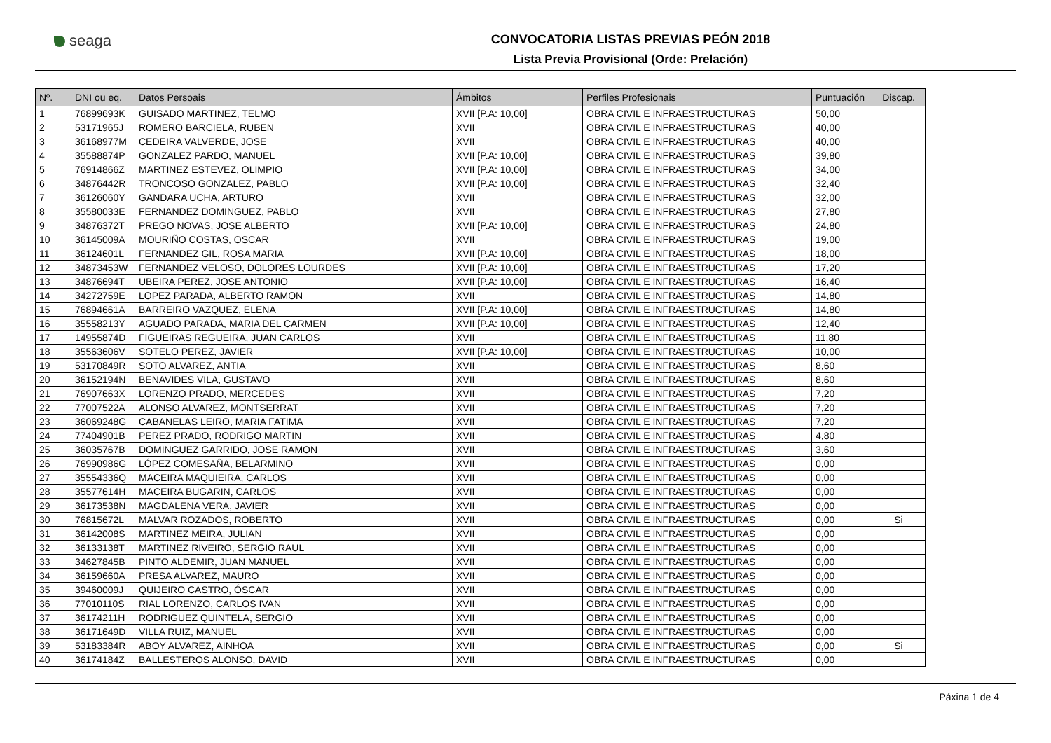seaga
CONVOCATORIA LISTAS PREVIAS PEÓN 2018
Lista Previa Provisional (Orde: Prelación)
| Nº. | DNI ou eq. | Datos Persoais | Ámbitos | Perfiles Profesionais | Puntuación | Discap. |
| --- | --- | --- | --- | --- | --- | --- |
| 1 | 76899693K | GUISADO MARTINEZ, TELMO | XVII [P.A: 10,00] | OBRA CIVIL E INFRAESTRUCTURAS | 50,00 | |
| 2 | 53171965J | ROMERO BARCIELA, RUBEN | XVII | OBRA CIVIL E INFRAESTRUCTURAS | 40,00 | |
| 3 | 36168977M | CEDEIRA VALVERDE, JOSE | XVII | OBRA CIVIL E INFRAESTRUCTURAS | 40,00 | |
| 4 | 35588874P | GONZALEZ PARDO, MANUEL | XVII [P.A: 10,00] | OBRA CIVIL E INFRAESTRUCTURAS | 39,80 | |
| 5 | 76914866Z | MARTINEZ ESTEVEZ, OLIMPIO | XVII [P.A: 10,00] | OBRA CIVIL E INFRAESTRUCTURAS | 34,00 | |
| 6 | 34876442R | TRONCOSO GONZALEZ, PABLO | XVII [P.A: 10,00] | OBRA CIVIL E INFRAESTRUCTURAS | 32,40 | |
| 7 | 36126060Y | GANDARA UCHA, ARTURO | XVII | OBRA CIVIL E INFRAESTRUCTURAS | 32,00 | |
| 8 | 35580033E | FERNANDEZ DOMINGUEZ, PABLO | XVII | OBRA CIVIL E INFRAESTRUCTURAS | 27,80 | |
| 9 | 34876372T | PREGO NOVAS, JOSE ALBERTO | XVII [P.A: 10,00] | OBRA CIVIL E INFRAESTRUCTURAS | 24,80 | |
| 10 | 36145009A | MOURIÑO COSTAS, OSCAR | XVII | OBRA CIVIL E INFRAESTRUCTURAS | 19,00 | |
| 11 | 36124601L | FERNANDEZ GIL, ROSA MARIA | XVII [P.A: 10,00] | OBRA CIVIL E INFRAESTRUCTURAS | 18,00 | |
| 12 | 34873453W | FERNANDEZ VELOSO, DOLORES LOURDES | XVII [P.A: 10,00] | OBRA CIVIL E INFRAESTRUCTURAS | 17,20 | |
| 13 | 34876694T | UBEIRA PEREZ, JOSE ANTONIO | XVII [P.A: 10,00] | OBRA CIVIL E INFRAESTRUCTURAS | 16,40 | |
| 14 | 34272759E | LOPEZ PARADA, ALBERTO RAMON | XVII | OBRA CIVIL E INFRAESTRUCTURAS | 14,80 | |
| 15 | 76894661A | BARREIRO VAZQUEZ, ELENA | XVII [P.A: 10,00] | OBRA CIVIL E INFRAESTRUCTURAS | 14,80 | |
| 16 | 35558213Y | AGUADO PARADA, MARIA DEL CARMEN | XVII [P.A: 10,00] | OBRA CIVIL E INFRAESTRUCTURAS | 12,40 | |
| 17 | 14955874D | FIGUEIRAS REGUEIRA, JUAN CARLOS | XVII | OBRA CIVIL E INFRAESTRUCTURAS | 11,80 | |
| 18 | 35563606V | SOTELO PEREZ, JAVIER | XVII [P.A: 10,00] | OBRA CIVIL E INFRAESTRUCTURAS | 10,00 | |
| 19 | 53170849R | SOTO ALVAREZ, ANTIA | XVII | OBRA CIVIL E INFRAESTRUCTURAS | 8,60 | |
| 20 | 36152194N | BENAVIDES VILA, GUSTAVO | XVII | OBRA CIVIL E INFRAESTRUCTURAS | 8,60 | |
| 21 | 76907663X | LORENZO PRADO, MERCEDES | XVII | OBRA CIVIL E INFRAESTRUCTURAS | 7,20 | |
| 22 | 77007522A | ALONSO ALVAREZ, MONTSERRAT | XVII | OBRA CIVIL E INFRAESTRUCTURAS | 7,20 | |
| 23 | 36069248G | CABANELAS LEIRO, MARIA FATIMA | XVII | OBRA CIVIL E INFRAESTRUCTURAS | 7,20 | |
| 24 | 77404901B | PEREZ PRADO, RODRIGO MARTIN | XVII | OBRA CIVIL E INFRAESTRUCTURAS | 4,80 | |
| 25 | 36035767B | DOMINGUEZ GARRIDO, JOSE RAMON | XVII | OBRA CIVIL E INFRAESTRUCTURAS | 3,60 | |
| 26 | 76990986G | LÓPEZ COMESAÑA, BELARMINO | XVII | OBRA CIVIL E INFRAESTRUCTURAS | 0,00 | |
| 27 | 35554336Q | MACEIRA MAQUIEIRA, CARLOS | XVII | OBRA CIVIL E INFRAESTRUCTURAS | 0,00 | |
| 28 | 35577614H | MACEIRA BUGARIN, CARLOS | XVII | OBRA CIVIL E INFRAESTRUCTURAS | 0,00 | |
| 29 | 36173538N | MAGDALENA VERA, JAVIER | XVII | OBRA CIVIL E INFRAESTRUCTURAS | 0,00 | |
| 30 | 76815672L | MALVAR ROZADOS, ROBERTO | XVII | OBRA CIVIL E INFRAESTRUCTURAS | 0,00 | Si |
| 31 | 36142008S | MARTINEZ MEIRA, JULIAN | XVII | OBRA CIVIL E INFRAESTRUCTURAS | 0,00 | |
| 32 | 36133138T | MARTINEZ RIVEIRO, SERGIO RAUL | XVII | OBRA CIVIL E INFRAESTRUCTURAS | 0,00 | |
| 33 | 34627845B | PINTO ALDEMIR, JUAN MANUEL | XVII | OBRA CIVIL E INFRAESTRUCTURAS | 0,00 | |
| 34 | 36159660A | PRESA ALVAREZ, MAURO | XVII | OBRA CIVIL E INFRAESTRUCTURAS | 0,00 | |
| 35 | 39460009J | QUIJEIRO CASTRO, ÓSCAR | XVII | OBRA CIVIL E INFRAESTRUCTURAS | 0,00 | |
| 36 | 77010110S | RIAL LORENZO, CARLOS IVAN | XVII | OBRA CIVIL E INFRAESTRUCTURAS | 0,00 | |
| 37 | 36174211H | RODRIGUEZ QUINTELA, SERGIO | XVII | OBRA CIVIL E INFRAESTRUCTURAS | 0,00 | |
| 38 | 36171649D | VILLA RUIZ, MANUEL | XVII | OBRA CIVIL E INFRAESTRUCTURAS | 0,00 | |
| 39 | 53183384R | ABOY ALVAREZ, AINHOA | XVII | OBRA CIVIL E INFRAESTRUCTURAS | 0,00 | Si |
| 40 | 36174184Z | BALLESTEROS ALONSO, DAVID | XVII | OBRA CIVIL E INFRAESTRUCTURAS | 0,00 | |
Páxina 1 de 4